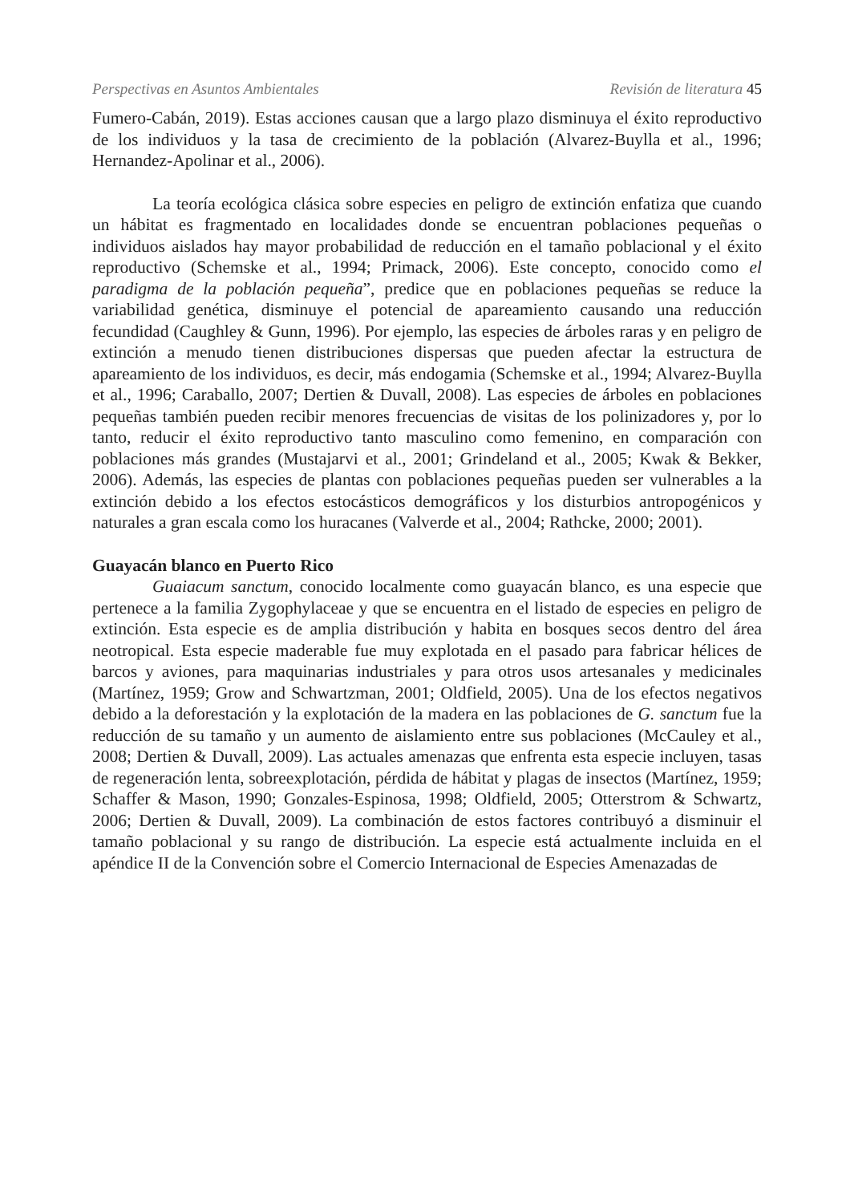Perspectivas en Asuntos Ambientales Revisión de literatura 45
Fumero-Cabán, 2019). Estas acciones causan que a largo plazo disminuya el éxito reproductivo de los individuos y la tasa de crecimiento de la población (Alvarez-Buylla et al., 1996; Hernandez-Apolinar et al., 2006).
La teoría ecológica clásica sobre especies en peligro de extinción enfatiza que cuando un hábitat es fragmentado en localidades donde se encuentran poblaciones pequeñas o individuos aislados hay mayor probabilidad de reducción en el tamaño poblacional y el éxito reproductivo (Schemske et al., 1994; Primack, 2006). Este concepto, conocido como el paradigma de la población pequeña”, predice que en poblaciones pequeñas se reduce la variabilidad genética, disminuye el potencial de apareamiento causando una reducción fecundidad (Caughley & Gunn, 1996). Por ejemplo, las especies de árboles raras y en peligro de extinción a menudo tienen distribuciones dispersas que pueden afectar la estructura de apareamiento de los individuos, es decir, más endogamia (Schemske et al., 1994; Alvarez-Buylla et al., 1996; Caraballo, 2007; Dertien & Duvall, 2008). Las especies de árboles en poblaciones pequeñas también pueden recibir menores frecuencias de visitas de los polinizadores y, por lo tanto, reducir el éxito reproductivo tanto masculino como femenino, en comparación con poblaciones más grandes (Mustajarvi et al., 2001; Grindeland et al., 2005; Kwak & Bekker, 2006). Además, las especies de plantas con poblaciones pequeñas pueden ser vulnerables a la extinción debido a los efectos estocásticos demográficos y los disturbios antropogénicos y naturales a gran escala como los huracanes (Valverde et al., 2004; Rathcke, 2000; 2001).
Guayacán blanco en Puerto Rico
Guaiacum sanctum, conocido localmente como guayacán blanco, es una especie que pertenece a la familia Zygophylaceae y que se encuentra en el listado de especies en peligro de extinción. Esta especie es de amplia distribución y habita en bosques secos dentro del área neotropical. Esta especie maderable fue muy explotada en el pasado para fabricar hélices de barcos y aviones, para maquinarias industriales y para otros usos artesanales y medicinales (Martínez, 1959; Grow and Schwartzman, 2001; Oldfield, 2005). Una de los efectos negativos debido a la deforestación y la explotación de la madera en las poblaciones de G. sanctum fue la reducción de su tamaño y un aumento de aislamiento entre sus poblaciones (McCauley et al., 2008; Dertien & Duvall, 2009). Las actuales amenazas que enfrenta esta especie incluyen, tasas de regeneración lenta, sobreexplotación, pérdida de hábitat y plagas de insectos (Martínez, 1959; Schaffer & Mason, 1990; Gonzales-Espinosa, 1998; Oldfield, 2005; Otterstrom & Schwartz, 2006; Dertien & Duvall, 2009). La combinación de estos factores contribuyó a disminuir el tamaño poblacional y su rango de distribución. La especie está actualmente incluida en el apéndice II de la Convención sobre el Comercio Internacional de Especies Amenazadas de